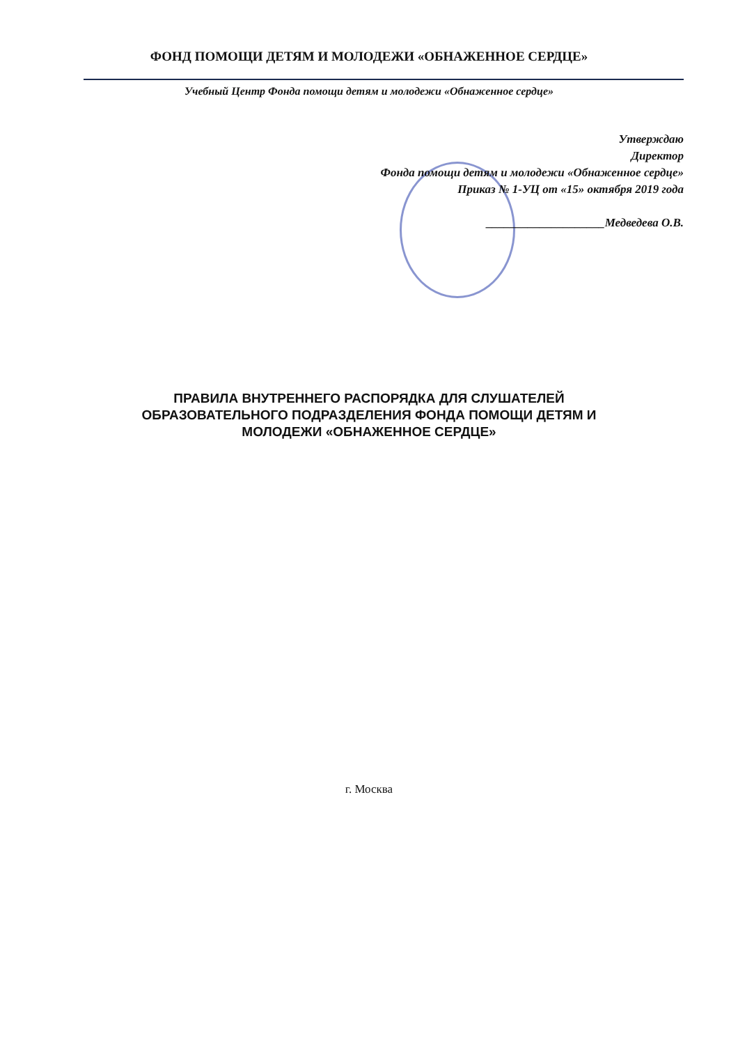ФОНД ПОМОЩИ ДЕТЯМ И МОЛОДЕЖИ «ОБНАЖЕННОЕ СЕРДЦЕ»
Учебный Центр Фонда помощи детям и молодежи «Обнаженное сердце»
Утверждаю
Директор
Фонда помощи детям и молодежи «Обнаженное сердце»
Приказ № 1-УЦ от «15» октября 2019 года
____________________Медведева О.В.
ПРАВИЛА ВНУТРЕННЕГО РАСПОРЯДКА ДЛЯ СЛУШАТЕЛЕЙ ОБРАЗОВАТЕЛЬНОГО ПОДРАЗДЕЛЕНИЯ ФОНДА ПОМОЩИ ДЕТЯМ И МОЛОДЕЖИ «ОБНАЖЕННОЕ СЕРДЦЕ»
г. Москва